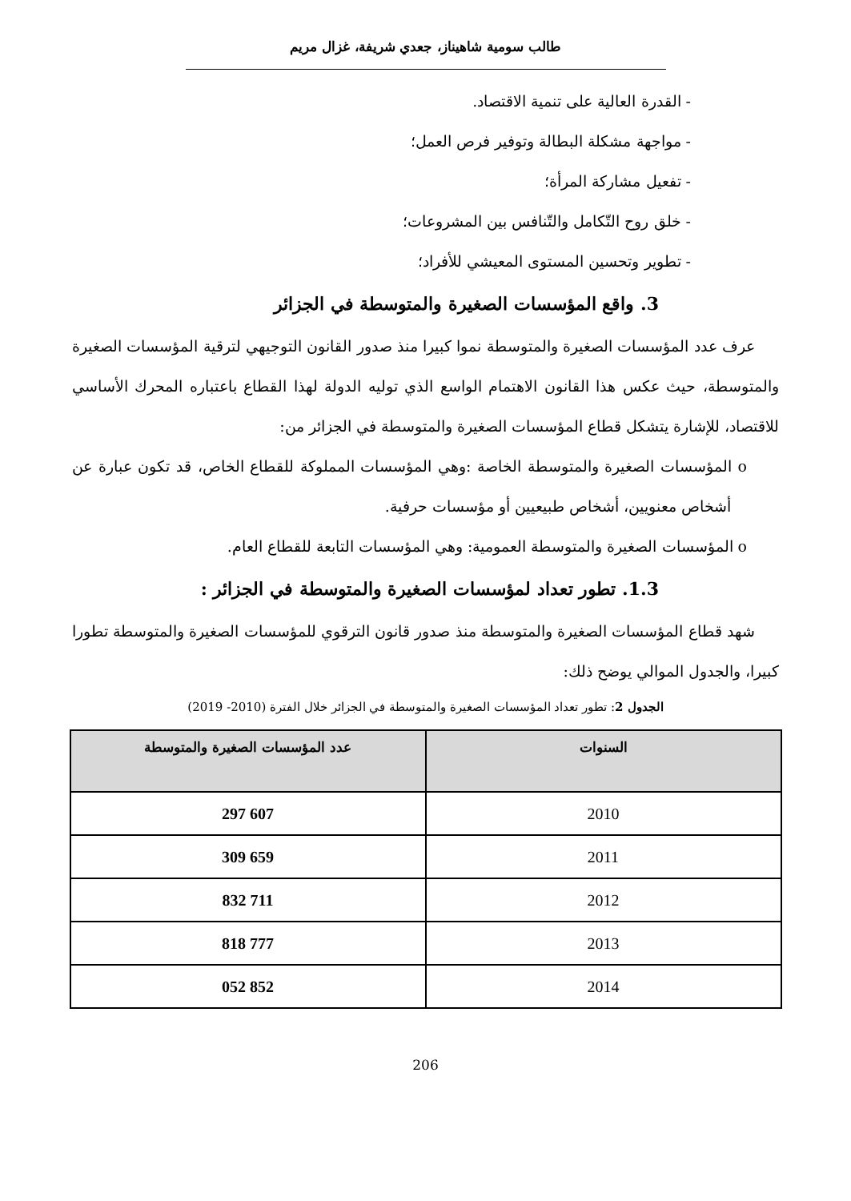طالب سومية شاهيناز، جعدي شريفة، غزال مريم
- القدرة العالية على تنمية الاقتصاد.
- مواجهة مشكلة البطالة وتوفير فرص العمل؛
- تفعيل مشاركة المرأة؛
- خلق روح التّكامل والتّنافس بين المشروعات؛
- تطوير وتحسين المستوى المعيشي للأفراد؛
3. واقع المؤسسات الصغيرة والمتوسطة في الجزائر
عرف عدد المؤسسات الصغيرة والمتوسطة نموا كبيرا منذ صدور القانون التوجيهي لترقية المؤسسات الصغيرة والمتوسطة، حيث عكس هذا القانون الاهتمام الواسع الذي توليه الدولة لهذا القطاع باعتباره المحرك الأساسي للاقتصاد، للإشارة يتشكل قطاع المؤسسات الصغيرة والمتوسطة في الجزائر من:
o المؤسسات الصغيرة والمتوسطة الخاصة :وهي المؤسسات المملوكة للقطاع الخاص، قد تكون عبارة عن أشخاص معنويين، أشخاص طبيعيين أو مؤسسات حرفية.
o المؤسسات الصغيرة والمتوسطة العمومية: وهي المؤسسات التابعة للقطاع العام.
1.3. تطور تعداد لمؤسسات الصغيرة والمتوسطة في الجزائر :
شهد قطاع المؤسسات الصغيرة والمتوسطة منذ صدور قانون الترقوي للمؤسسات الصغيرة والمتوسطة تطورا كبيرا، والجدول الموالي يوضح ذلك:
الجدول 2: تطور تعداد المؤسسات الصغيرة والمتوسطة في الجزائر خلال الفترة (2010- 2019)
| السنوات | عدد المؤسسات الصغيرة والمتوسطة |
| --- | --- |
| 2010 | 607 297 |
| 2011 | 659 309 |
| 2012 | 711 832 |
| 2013 | 777 818 |
| 2014 | 852 052 |
206